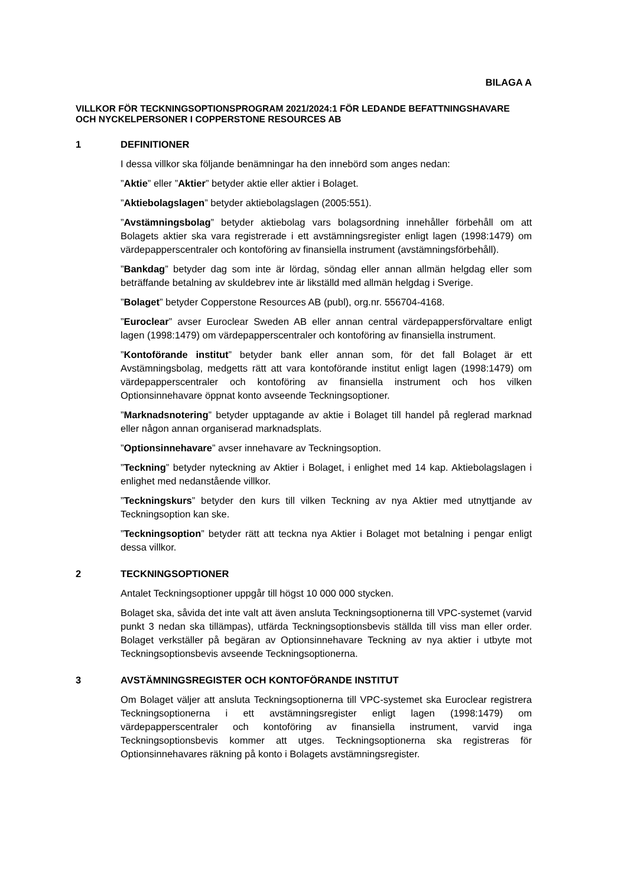BILAGA A
VILLKOR FÖR TECKNINGSOPTIONSPROGRAM 2021/2024:1 FÖR LEDANDE BEFATTNINGSHAVARE OCH NYCKELPERSONER I COPPERSTONE RESOURCES AB
1 DEFINITIONER
I dessa villkor ska följande benämningar ha den innebörd som anges nedan:
”Aktie” eller ”Aktier” betyder aktie eller aktier i Bolaget.
”Aktiebolagslagen” betyder aktiebolagslagen (2005:551).
”Avstämningsbolag” betyder aktiebolag vars bolagsordning innehåller förbehåll om att Bolagets aktier ska vara registrerade i ett avstämningsregister enligt lagen (1998:1479) om värdepapperscentraler och kontoföring av finansiella instrument (avstämningsförbehåll).
”Bankdag” betyder dag som inte är lördag, söndag eller annan allmän helgdag eller som beträffande betalning av skuldebrev inte är likställd med allmän helgdag i Sverige.
”Bolaget” betyder Copperstone Resources AB (publ), org.nr. 556704-4168.
”Euroclear” avser Euroclear Sweden AB eller annan central värdepappersförvaltare enligt lagen (1998:1479) om värdepapperscentraler och kontoföring av finansiella instrument.
”Kontoförande institut” betyder bank eller annan som, för det fall Bolaget är ett Avstämningsbolag, medgetts rätt att vara kontoförande institut enligt lagen (1998:1479) om värdepapperscentraler och kontoföring av finansiella instrument och hos vilken Optionsinnehavare öppnat konto avseende Teckningsoptioner.
”Marknadsnotering” betyder upptagande av aktie i Bolaget till handel på reglerad marknad eller någon annan organiserad marknadsplats.
”Optionsinnehavare” avser innehavare av Teckningsoption.
”Teckning” betyder nyteckning av Aktier i Bolaget, i enlighet med 14 kap. Aktiebolagslagen i enlighet med nedanstående villkor.
”Teckningskurs” betyder den kurs till vilken Teckning av nya Aktier med utnyttjande av Teckningsoption kan ske.
”Teckningsoption” betyder rätt att teckna nya Aktier i Bolaget mot betalning i pengar enligt dessa villkor.
2 TECKNINGSOPTIONER
Antalet Teckningsoptioner uppgår till högst 10 000 000 stycken.
Bolaget ska, såvida det inte valt att även ansluta Teckningsoptionerna till VPC-systemet (varvid punkt 3 nedan ska tillämpas), utfärda Teckningsoptionsbevis ställda till viss man eller order. Bolaget verkställer på begäran av Optionsinnehavare Teckning av nya aktier i utbyte mot Teckningsoptionsbevis avseende Teckningsoptionerna.
3 AVSTÄMNINGSREGISTER OCH KONTOFÖRANDE INSTITUT
Om Bolaget väljer att ansluta Teckningsoptionerna till VPC-systemet ska Euroclear registrera Teckningsoptionerna i ett avstämningsregister enligt lagen (1998:1479) om värdepapperscentraler och kontoföring av finansiella instrument, varvid inga Teckningsoptionsbevis kommer att utges. Teckningsoptionerna ska registreras för Optionsinnehavares räkning på konto i Bolagets avstämningsregister.